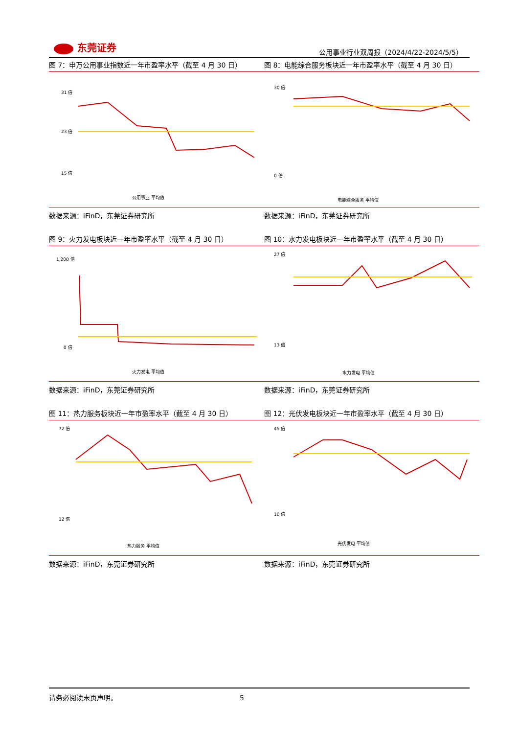东莞证券
公用事业行业双周报（2024/4/22-2024/5/5）
图 7：申万公用事业指数近一年市盈率水平（截至 4 月 30 日）
31 倍
23 倍
15 倍
公用事业 平均值
数据来源：iFinD，东莞证券研究所
图 8：电能综合服务板块近一年市盈率水平（截至 4 月 30 日）
30 倍
0 倍
电能综合服务 平均值
数据来源：iFinD，东莞证券研究所
图 9：火力发电板块近一年市盈率水平（截至 4 月 30 日）
1,200 倍
0 倍
火力发电 平均值
数据来源：iFinD，东莞证券研究所
图 10：水力发电板块近一年市盈率水平（截至 4 月 30 日）
27 倍
13 倍
水力发电 平均值
数据来源：iFinD，东莞证券研究所
图 11：热力服务板块近一年市盈率水平（截至 4 月 30 日）
72 倍
12 倍
热力服务 平均值
数据来源：iFinD，东莞证券研究所
图 12：光伏发电板块近一年市盈率水平（截至 4 月 30 日）
45 倍
10 倍
光伏发电 平均值
数据来源：iFinD，东莞证券研究所
请务必阅读末页声明。 5